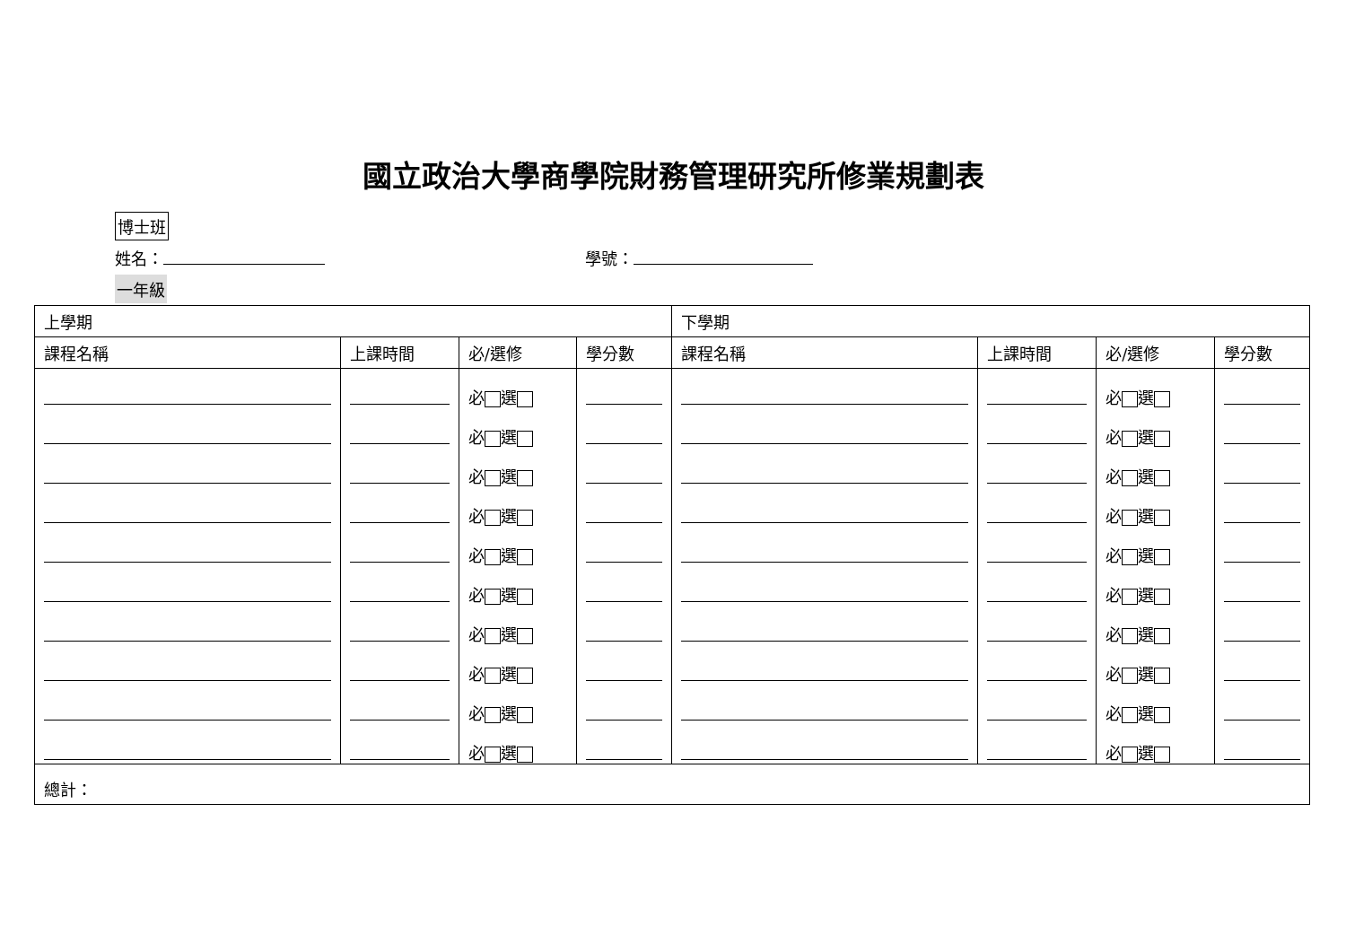國立政治大學商學院財務管理研究所修業規劃表
博士班
姓名： 學號：
一年級
| 上學期 | | | | 下學期 | | | |
| --- | --- | --- | --- | --- | --- | --- | --- |
| 課程名稱 | 上課時間 | 必/選修 | 學分數 | 課程名稱 | 上課時間 | 必/選修 | 學分數 |
| | | 必 選 | | | | 必 選 | |
| | | 必 選 | | | | 必 選 | |
| | | 必 選 | | | | 必 選 | |
| | | 必 選 | | | | 必 選 | |
| | | 必 選 | | | | 必 選 | |
| | | 必 選 | | | | 必 選 | |
| | | 必 選 | | | | 必 選 | |
| | | 必 選 | | | | 必 選 | |
| | | 必 選 | | | | 必 選 | |
| | | 必 選 | | | | 必 選 | |
| 總計： | | | | | | | |